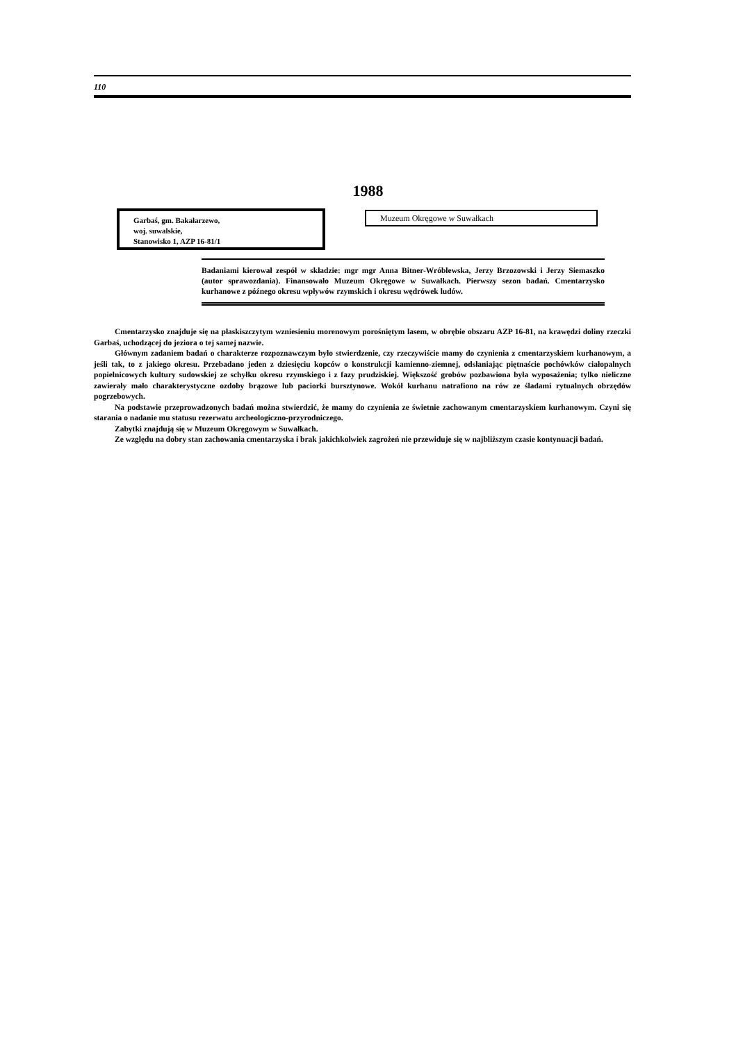110
1988
Garbaś, gm. Bakałarzewo,
woj. suwalskie,
Stanowisko 1, AZP 16-81/1
Muzeum Okręgowe w Suwałkach
Badaniami kierował zespół w składzie: mgr mgr Anna Bitner-Wróblewska, Jerzy Brzozowski i Jerzy Siemaszko (autor sprawozdania). Finansowało Muzeum Okręgowe w Suwałkach. Pierwszy sezon badań. Cmentarzysko kurhanowe z późnego okresu wpływów rzymskich i okresu wędrówek ludów.
Cmentarzysko znajduje się na płaskiszczytym wzniesieniu morenowym porośniętym lasem, w obrębie obszaru AZP 16-81, na krawędzi doliny rzeczki Garbaś, uchodzącej do jeziora o tej samej nazwie.
Głównym zadaniem badań o charakterze rozpoznawczym było stwierdzenie, czy rzeczywiście mamy do czynienia z cmentarzyskiem kurhanowym, a jeśli tak, to z jakiego okresu. Przebadano jeden z dziesięciu kopców o konstrukcji kamienno-ziemnej, odsłaniając piętnaście pochówków ciałopalnych popielnicowych kultury sudowskiej ze schyłku okresu rzymskiego i z fazy prudziskiej. Większość grobów pozbawiona była wyposażenia; tylko nieliczne zawierały mało charakterystyczne ozdoby brązowe lub paciorki bursztynowe. Wokół kurhanu natrafiono na rów ze śladami rytualnych obrzędów pogrzebowych.
Na podstawie przeprowadzonych badań można stwierdzić, że mamy do czynienia ze świetnie zachowanym cmentarzyskiem kurhanowym. Czyni się starania o nadanie mu statusu rezerwatu archeologiczno-przyrodniczego.
Zabytki znajdują się w Muzeum Okręgowym w Suwałkach.
Ze względu na dobry stan zachowania cmentarzyska i brak jakichkolwiek zagrożeń nie przewiduje się w najbliższym czasie kontynuacji badań.